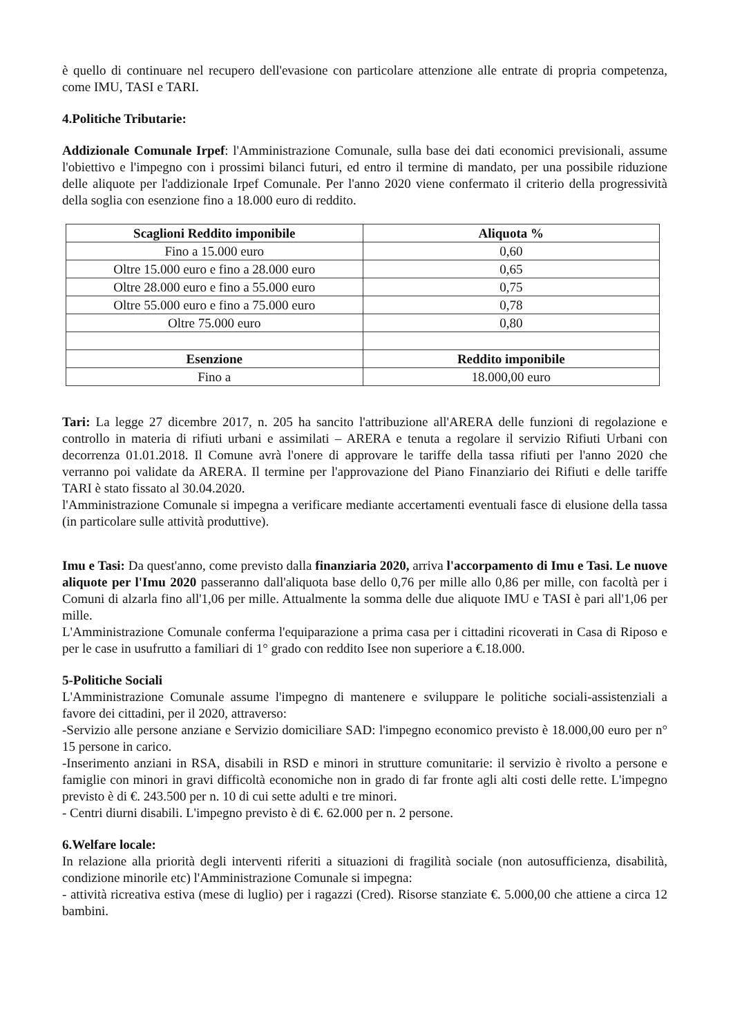è quello di continuare nel recupero dell'evasione con particolare attenzione alle entrate di propria competenza, come IMU, TASI e TARI.
4.Politiche Tributarie:
Addizionale Comunale Irpef: l'Amministrazione Comunale, sulla base dei dati economici previsionali, assume l'obiettivo e l'impegno con i prossimi bilanci futuri, ed entro il termine di mandato, per una possibile riduzione delle aliquote per l'addizionale Irpef Comunale. Per l'anno 2020 viene confermato il criterio della progressività della soglia con esenzione fino a 18.000 euro di reddito.
| Scaglioni Reddito imponibile | Aliquota % |
| --- | --- |
| Fino a 15.000 euro | 0,60 |
| Oltre 15.000 euro e fino a 28.000 euro | 0,65 |
| Oltre 28.000 euro e fino a 55.000 euro | 0,75 |
| Oltre 55.000 euro e fino a 75.000 euro | 0,78 |
| Oltre 75.000 euro | 0,80 |
| Esenzione | Reddito imponibile |
| Fino a | 18.000,00 euro |
Tari: La legge 27 dicembre 2017, n. 205 ha sancito l'attribuzione all'ARERA delle funzioni di regolazione e controllo in materia di rifiuti urbani e assimilati – ARERA e tenuta a regolare il servizio Rifiuti Urbani con decorrenza 01.01.2018. Il Comune avrà l'onere di approvare le tariffe della tassa rifiuti per l'anno 2020 che verranno poi validate da ARERA. Il termine per l'approvazione del Piano Finanziario dei Rifiuti e delle tariffe TARI è stato fissato al 30.04.2020.
l'Amministrazione Comunale si impegna a verificare mediante accertamenti eventuali fasce di elusione della tassa (in particolare sulle attività produttive).
Imu e Tasi: Da quest'anno, come previsto dalla finanziaria 2020, arriva l'accorpamento di Imu e Tasi. Le nuove aliquote per l'Imu 2020 passeranno dall'aliquota base dello 0,76 per mille allo 0,86 per mille, con facoltà per i Comuni di alzarla fino all'1,06 per mille. Attualmente la somma delle due aliquote IMU e TASI è pari all'1,06 per mille.
L'Amministrazione Comunale conferma l'equiparazione a prima casa per i cittadini ricoverati in Casa di Riposo e per le case in usufrutto a familiari di 1° grado con reddito Isee non superiore a €.18.000.
5-Politiche Sociali
L'Amministrazione Comunale assume l'impegno di mantenere e sviluppare le politiche sociali-assistenziali a favore dei cittadini, per il 2020, attraverso:
-Servizio alle persone anziane e Servizio domiciliare SAD: l'impegno economico previsto è 18.000,00 euro per n° 15 persone in carico.
-Inserimento anziani in RSA, disabili in RSD e minori in strutture comunitarie: il servizio è rivolto a persone e famiglie con minori in gravi difficoltà economiche non in grado di far fronte agli alti costi delle rette. L'impegno previsto è di €. 243.500 per n. 10 di cui sette adulti e tre minori.
- Centri diurni disabili. L'impegno previsto è di €. 62.000 per n. 2 persone.
6.Welfare locale:
In relazione alla priorità degli interventi riferiti a situazioni di fragilità sociale (non autosufficienza, disabilità, condizione minorile etc) l'Amministrazione Comunale si impegna:
- attività ricreativa estiva (mese di luglio) per i ragazzi (Cred). Risorse stanziate €. 5.000,00 che attiene a circa 12 bambini.